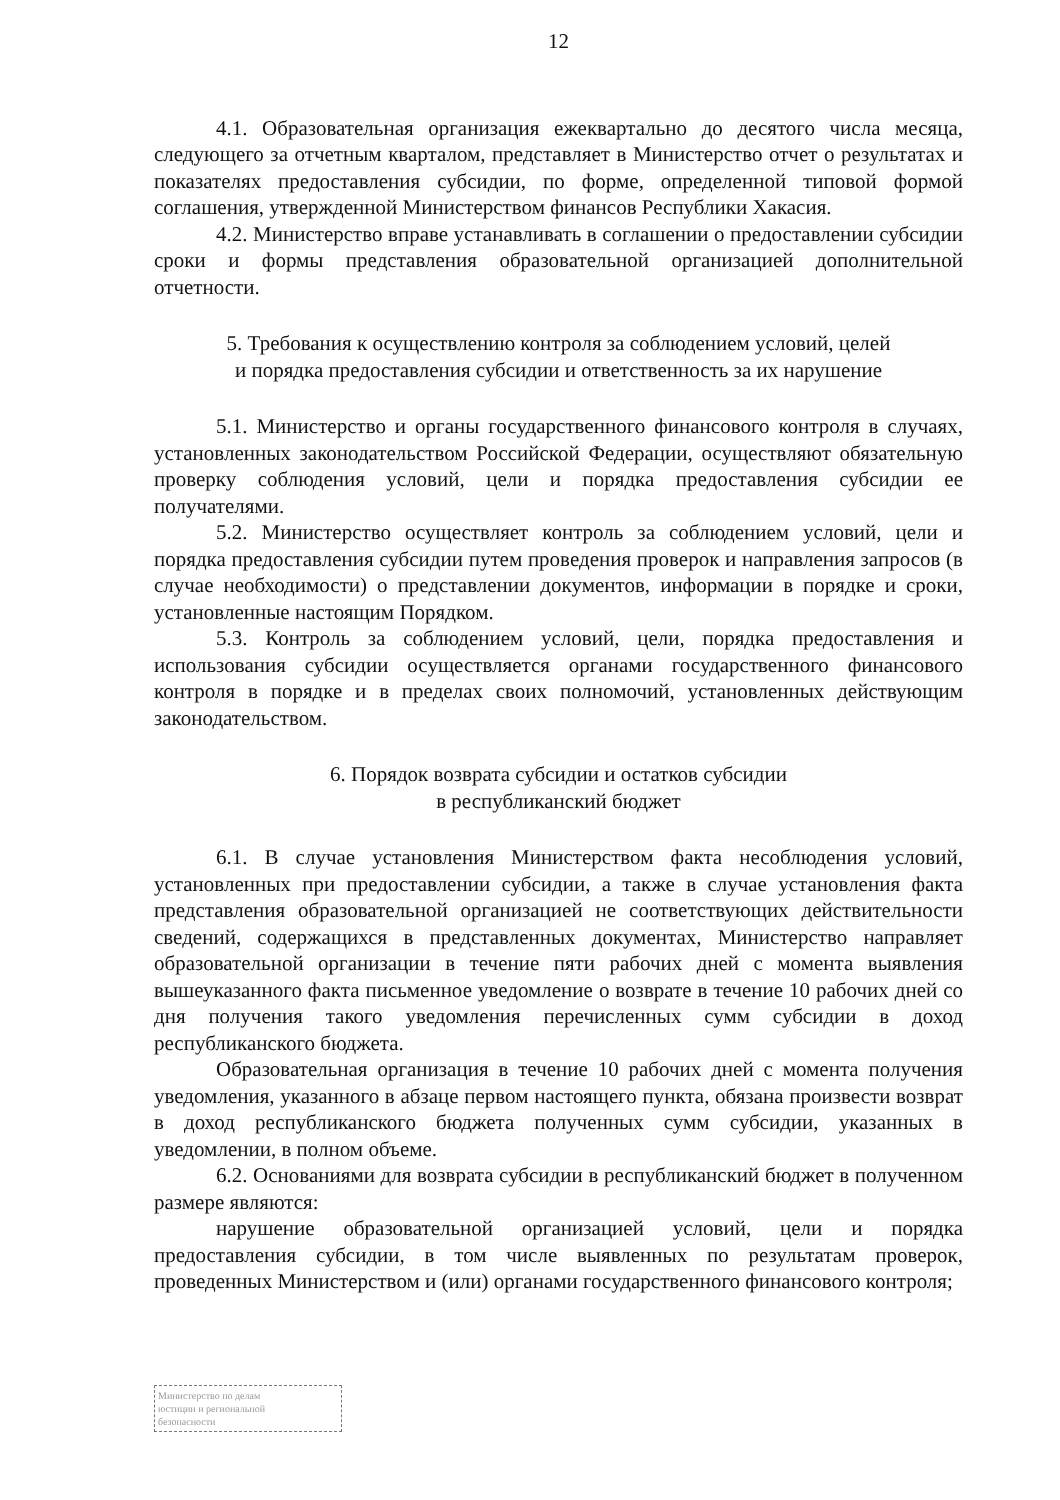12
4.1. Образовательная организация ежеквартально до десятого числа месяца, следующего за отчетным кварталом, представляет в Министерство отчет о результатах и показателях предоставления субсидии, по форме, определенной типовой формой соглашения, утвержденной Министерством финансов Республики Хакасия.
4.2. Министерство вправе устанавливать в соглашении о предоставлении субсидии сроки и формы представления образовательной организацией дополнительной отчетности.
5. Требования к осуществлению контроля за соблюдением условий, целей
и порядка предоставления субсидии и ответственность за их нарушение
5.1. Министерство и органы государственного финансового контроля в случаях, установленных законодательством Российской Федерации, осуществляют обязательную проверку соблюдения условий, цели и порядка предоставления субсидии ее получателями.
5.2. Министерство осуществляет контроль за соблюдением условий, цели и порядка предоставления субсидии путем проведения проверок и направления запросов (в случае необходимости) о представлении документов, информации в порядке и сроки, установленные настоящим Порядком.
5.3. Контроль за соблюдением условий, цели, порядка предоставления и использования субсидии осуществляется органами государственного финансового контроля в порядке и в пределах своих полномочий, установленных действующим законодательством.
6. Порядок возврата субсидии и остатков субсидии
в республиканский бюджет
6.1. В случае установления Министерством факта несоблюдения условий, установленных при предоставлении субсидии, а также в случае установления факта представления образовательной организацией не соответствующих действительности сведений, содержащихся в представленных документах, Министерство направляет образовательной организации в течение пяти рабочих дней с момента выявления вышеуказанного факта письменное уведомление о возврате в течение 10 рабочих дней со дня получения такого уведомления перечисленных сумм субсидии в доход республиканского бюджета.
Образовательная организация в течение 10 рабочих дней с момента получения уведомления, указанного в абзаце первом настоящего пункта, обязана произвести возврат в доход республиканского бюджета полученных сумм субсидии, указанных в уведомлении, в полном объеме.
6.2. Основаниями для возврата субсидии в республиканский бюджет в полученном размере являются:
нарушение образовательной организацией условий, цели и порядка предоставления субсидии, в том числе выявленных по результатам проверок, проведенных Министерством и (или) органами государственного финансового контроля;
Министерство по делам
юстиции и региональной
безопасности